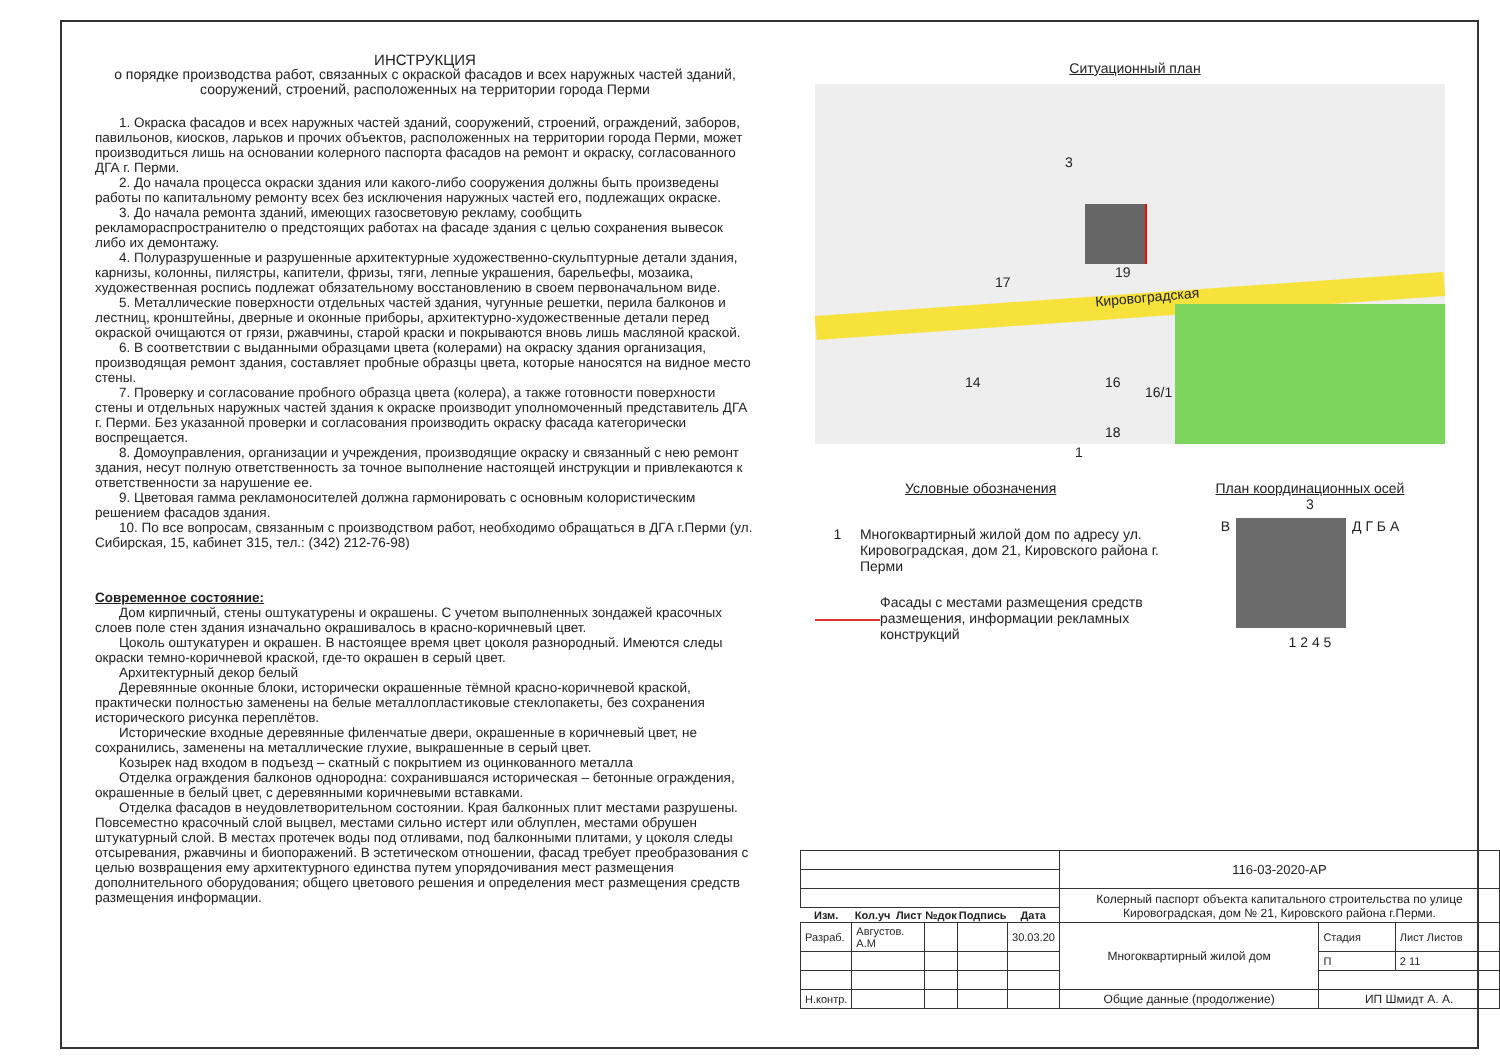ИНСТРУКЦИЯ
о порядке производства работ, связанных с окраской фасадов и всех наружных частей зданий, сооружений, строений, расположенных на территории города Перми
1. Окраска фасадов и всех наружных частей зданий, сооружений, строений, ограждений, заборов, павильонов, киосков, ларьков и прочих объектов, расположенных на территории города Перми, может производиться лишь на основании колерного паспорта фасадов на ремонт и окраску, согласованного ДГА г. Перми.
2. До начала процесса окраски здания или какого-либо сооружения должны быть произведены работы по капитальному ремонту всех без исключения наружных частей его, подлежащих окраске.
3. До начала ремонта зданий, имеющих газосветовую рекламу, сообщить рекламораспространителю о предстоящих работах на фасаде здания с целью сохранения вывесок либо их демонтажу.
4. Полуразрушенные и разрушенные архитектурные художественно-скульптурные детали здания, карнизы, колонны, пилястры, капители, фризы, тяги, лепные украшения, барельефы, мозаика, художественная роспись подлежат обязательному восстановлению в своем первоначальном виде.
5. Металлические поверхности отдельных частей здания, чугунные решетки, перила балконов и лестниц, кронштейны, дверные и оконные приборы, архитектурно-художественные детали перед окраской очищаются от грязи, ржавчины, старой краски и покрываются вновь лишь масляной краской.
6. В соответствии с выданными образцами цвета (колерами) на окраску здания организация, производящая ремонт здания, составляет пробные образцы цвета, которые наносятся на видное место стены.
7. Проверку и согласование пробного образца цвета (колера), а также готовности поверхности стены и отдельных наружных частей здания к окраске производит уполномоченный представитель ДГА г. Перми. Без указанной проверки и согласования производить окраску фасада категорически воспрещается.
8. Домоуправления, организации и учреждения, производящие окраску и связанный с нею ремонт здания, несут полную ответственность за точное выполнение настоящей инструкции и привлекаются к ответственности за нарушение ее.
9. Цветовая гамма рекламоносителей должна гармонировать с основным колористическим решением фасадов здания.
10. По все вопросам, связанным с производством работ, необходимо обращаться в ДГА г.Перми (ул. Сибирская, 15, кабинет 315, тел.: (342) 212-76-98)
Современное состояние:
Дом кирпичный, стены оштукатурены и окрашены. С учетом выполненных зондажей красочных слоев поле стен здания изначально окрашивалось в красно-коричневый цвет.
Цоколь оштукатурен и окрашен. В настоящее время цвет цоколя разнородный. Имеются следы окраски темно-коричневой краской, где-то окрашен в серый цвет.
Архитектурный декор белый
Деревянные оконные блоки, исторически окрашенные тёмной красно-коричневой краской, практически полностью заменены на белые металлопластиковые стеклопакеты, без сохранения исторического рисунка переплётов.
Исторические входные деревянные филенчатые двери, окрашенные в коричневый цвет, не сохранились, заменены на металлические глухие, выкрашенные в серый цвет.
Козырек над входом в подъезд – скатный с покрытием из оцинкованного металла
Отделка ограждения балконов однородна: сохранившаяся историческая – бетонные ограждения, окрашенные в белый цвет, с деревянными коричневыми вставками.
Отделка фасадов в неудовлетворительном состоянии. Края балконных плит местами разрушены. Повсеместно красочный слой выцвел, местами сильно истерт или облуплен, местами обрушен штукатурный слой. В местах протечек воды под отливами, под балконными плитами, у цоколя следы отсыревания, ржавчины и биопоражений. В эстетическом отношении, фасад требует преобразования с целью возвращения ему архитектурного единства путем упорядочивания мест размещения дополнительного оборудования; общего цветового решения и определения мест размещения средств размещения информации.
Ситуационный план
17
19
Кировоградская
14 16
16/1
18
3
1
Условные обозначения
1 Многоквартирный жилой дом по адресу ул. Кировоградская, дом 21, Кировского района г. Перми
Фасады с местами размещения средств размещения, информации рекламных конструкций
План координационных осей
3
В Д Г Б А
1 2 4 5
| | | | | | | 116-03-2020-АР | | |
| | | | | | | Колерный паспорт объекта капитального строительства по улице Кировоградская, дом № 21, Кировского района г.Перми. | | |
| Изм. | Кол.уч | Лист | №док | Подпись | Дата | | | |
| Разраб. | Августов. А.М | | | | 30.03.20 | Многоквартирный жилой дом | Стадия | Лист Листов |
| | | | | | | | П | 2 11 |
| Н.контр. | | | | | | Общие данные (продолжение) | ИП Шмидт А. А. | |